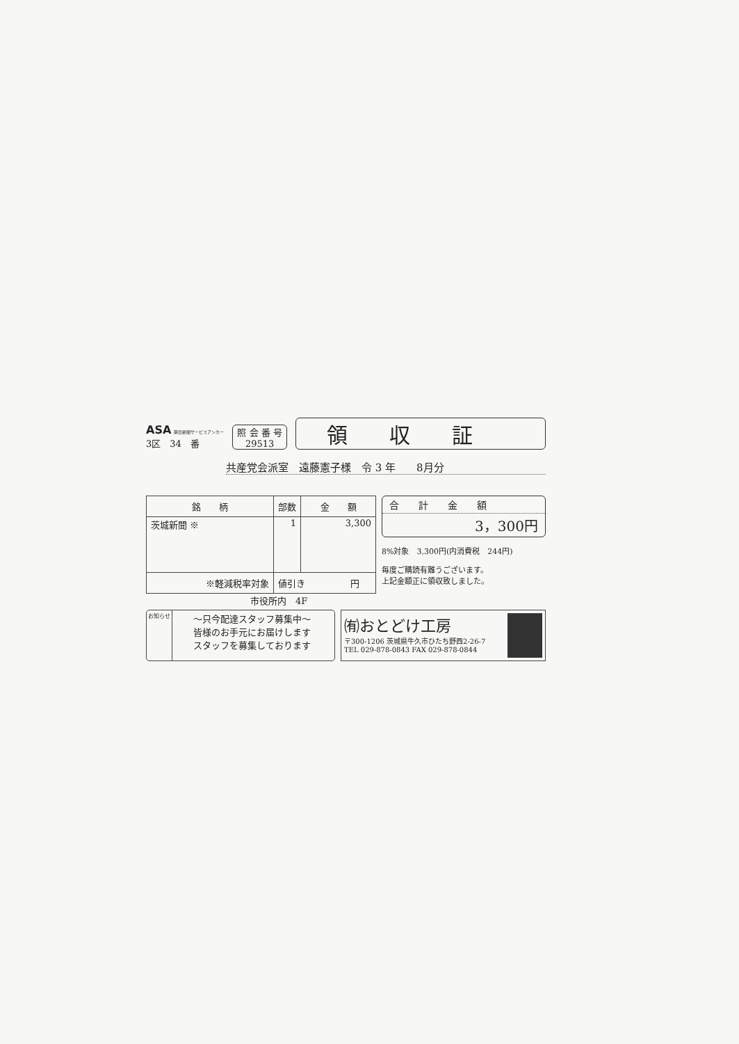ASA 朝日新聞サービスアンカー
3区　34　番
照 会 番 号
29513
領収証
共産党会派室　遠藤憲子様　令 3 年　　8月分
| 銘 柄 | 部数 | 金 額 |
| --- | --- | --- |
| 茨城新聞 ※ | 1 | 3,300 |
| ※軽減税率対象 | 値引き 円 | |
合　　計　　金　　額
3，300円
8%対象　3,300円(内消費税　244円)
毎度ご購読有難うございます。
上記金額正に領収致しました。
市役所内　4F
お知らせ
～只今配達スタッフ募集中～
皆様のお手元にお届けします
スタッフを募集しております
㈲おとどけ工房
〒300-1206 茨城県牛久市ひたち野西2-26-7
TEL 029-878-0843 FAX 029-878-0844